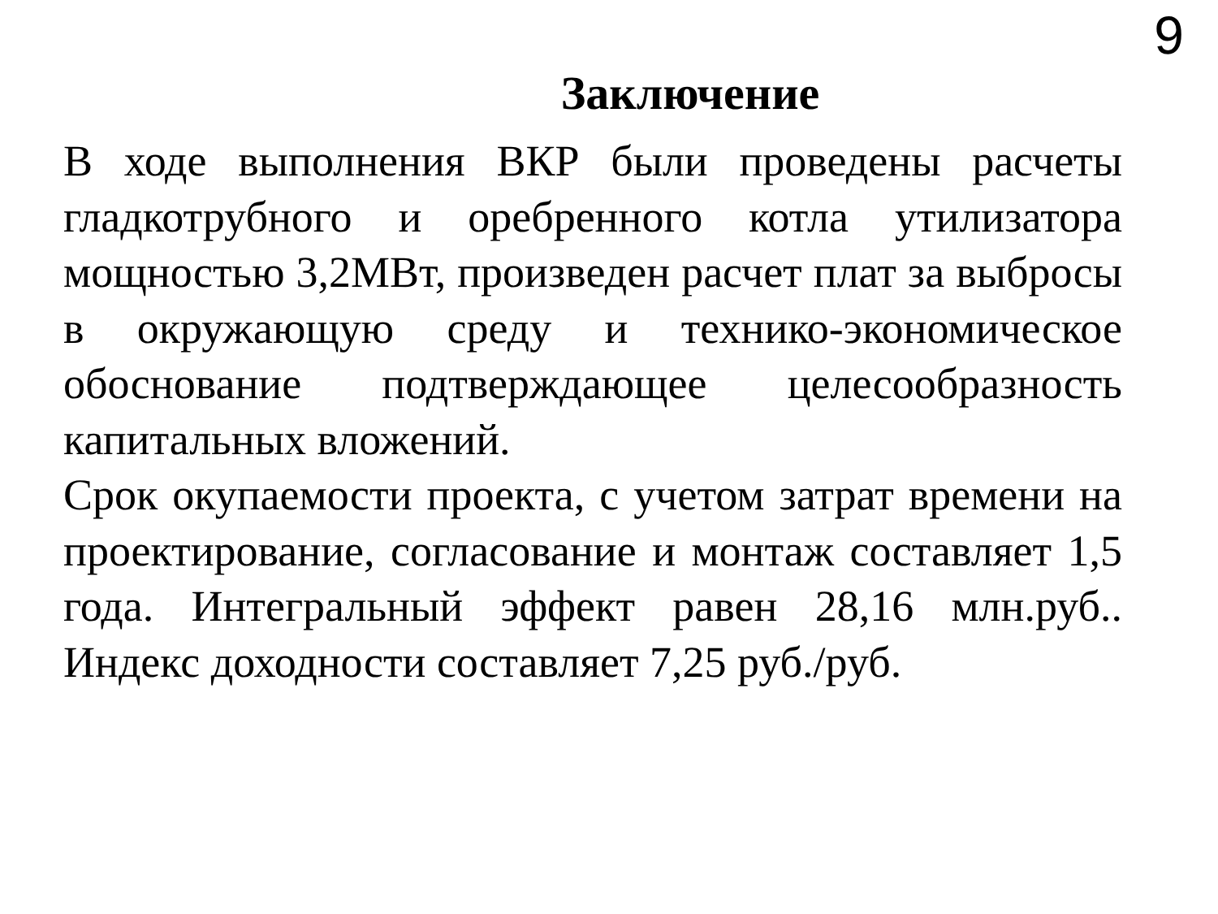9
Заключение
В ходе выполнения ВКР были проведены расчеты гладкотрубного и оребренного котла утилизатора мощностью 3,2МВт, произведен расчет плат за выбросы в окружающую среду и технико-экономическое обоснование подтверждающее целесообразность капитальных вложений.
Срок окупаемости проекта, с учетом затрат времени на проектирование, согласование и монтаж составляет 1,5 года. Интегральный эффект равен 28,16 млн.руб.. Индекс доходности составляет 7,25 руб./руб.